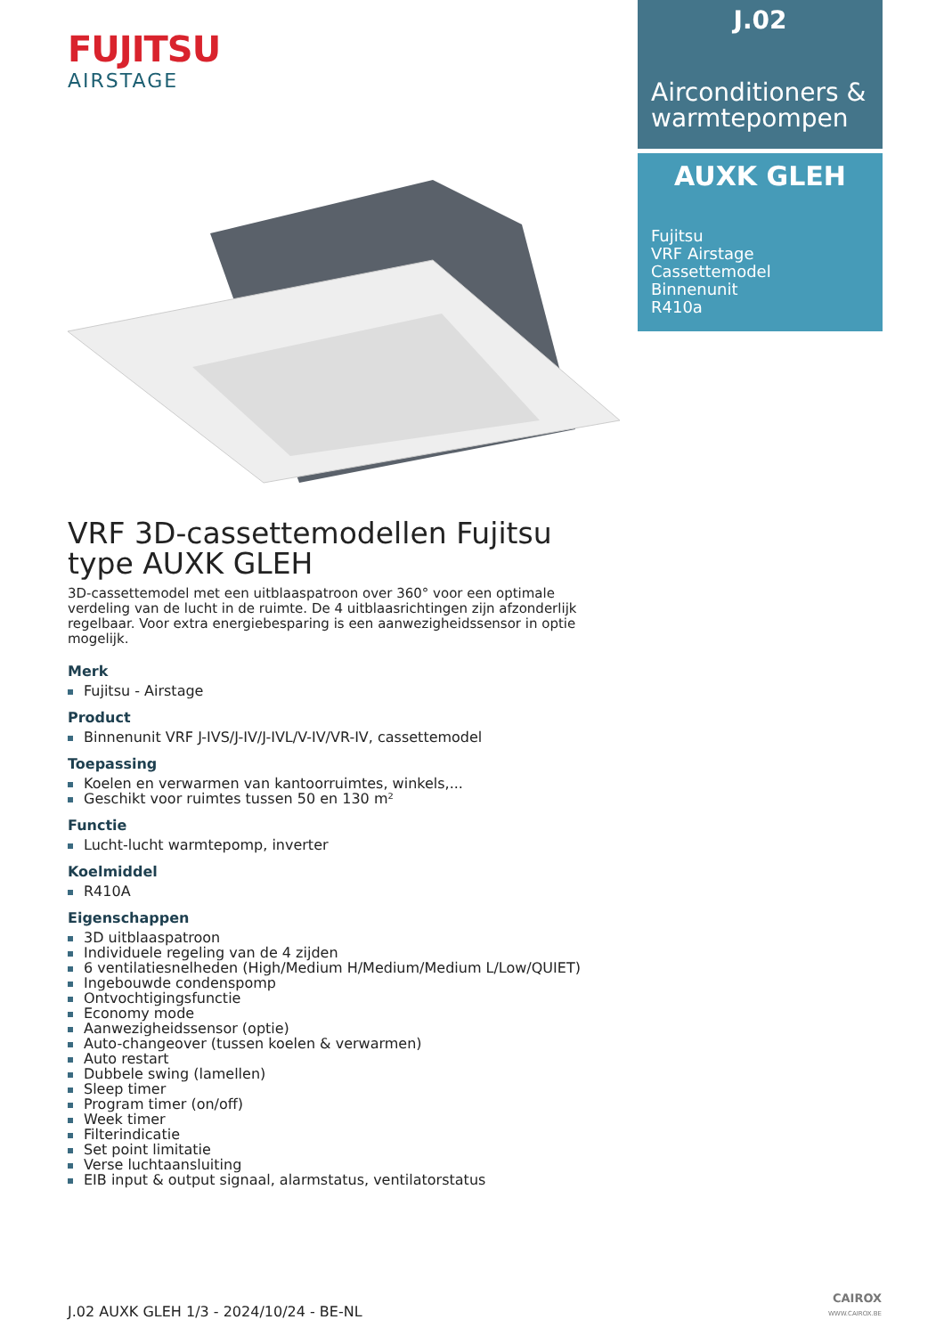FUJITSU
AIRSTAGE
VRF 3D-cassettemodellen Fujitsu type AUXK GLEH
3D-cassettemodel met een uitblaaspatroon over 360° voor een optimale verdeling van de lucht in de ruimte. De 4 uitblaasrichtingen zijn afzonderlijk regelbaar. Voor extra energiebesparing is een aanwezigheidssensor in optie mogelijk.
Merk
Fujitsu - Airstage
Product
Binnenunit VRF J-IVS/J-IV/J-IVL/V-IV/VR-IV, cassettemodel
Toepassing
Koelen en verwarmen van kantoorruimtes, winkels,...
Geschikt voor ruimtes tussen 50 en 130 m²
Functie
Lucht-lucht warmtepomp, inverter
Koelmiddel
R410A
Eigenschappen
3D uitblaaspatroon
Individuele regeling van de 4 zijden
6 ventilatiesnelheden (High/Medium H/Medium/Medium L/Low/QUIET)
Ingebouwde condenspomp
Ontvochtigingsfunctie
Economy mode
Aanwezigheidssensor (optie)
Auto-changeover (tussen koelen & verwarmen)
Auto restart
Dubbele swing (lamellen)
Sleep timer
Program timer (on/off)
Week timer
Filterindicatie
Set point limitatie
Verse luchtaansluiting
EIB input & output signaal, alarmstatus, ventilatorstatus
J.02
Airconditioners & warmtepompen
AUXK GLEH
Fujitsu
VRF Airstage
Cassettemodel
Binnenunit
R410a
J.02 AUXK GLEH 1/3 - 2024/10/24 - BE-NL
CAIROX
WWW.CAIROX.BE